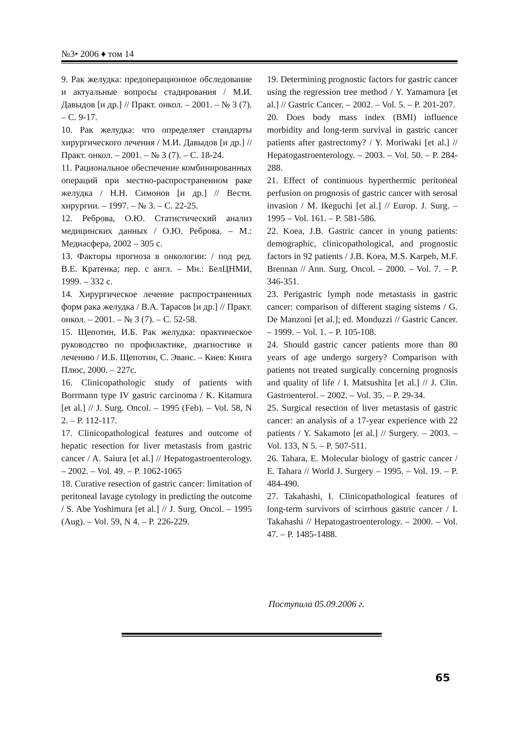№3• 2006 ♦ том 14
9. Рак желудка: предоперационное обследование и актуальные вопросы стадирования / М.И. Давыдов [и др.] // Практ. онкол. – 2001. – № 3 (7). – С. 9-17.
10. Рак желудка: что определяет стандарты хирургического лечения / М.И. Давыдов [и др.] // Практ. онкол. – 2001. – № 3 (7). – С. 18-24.
11. Рациональное обеспечение комбинированных операций при местно-распространенном раке желудка / Н.Н. Симонов [и др.] // Вестн. хирургии. – 1997. – № 3. – С. 22-25.
12. Реброва, О.Ю. Статистический анализ медицинских данных / О.Ю. Реброва. – М.: Медиасфера, 2002 – 305 с.
13. Факторы прогноза в онкологии: / под ред. В.Е. Кратенка; пер. с англ. – Мн.: БелЦНМИ, 1999. – 332 с.
14. Хирургическое лечение распространенных форм рака желудка / В.А. Тарасов [и др.] // Практ. онкол. – 2001. – № 3 (7). – С. 52-58.
15. Щепотин, И.Б. Рак желудка: практическое руководство по профилактике, диагностике и лечению / И.Б. Щепотин, С. Эванс. – Киев: Книга Плюс, 2000. – 227с.
16. Clinicopathologic study of patients with Borrmann type IV gastric carcinoma / K. Kitamura [et al.] // J. Surg. Oncol. – 1995 (Feb). – Vol. 58, N 2. – P. 112-117.
17. Clinicopathological features and outcome of hepatic resection for liver metastasis from gastric cancer / A. Saiura [et al.] // Hepatogastroenterology. – 2002. – Vol. 49. – P. 1062-1065
18. Curative resection of gastric cancer: limitation of peritoneal lavage cytology in predicting the outcome / S. Abe Yoshimura [et al.] // J. Surg. Oncol. – 1995 (Aug). – Vol. 59, N 4. – P. 226-229.
19. Determining prognostic factors for gastric cancer using the regression tree method / Y. Yamamura [et al.] // Gastric Cancer. – 2002. – Vol. 5. – P. 201-207.
20. Does body mass index (BMI) influence morbidity and long-term survival in gastric cancer patients after gastrectomy? / Y. Moriwaki [et al.] // Hepatogastroenterology. – 2003. – Vol. 50. – P. 284-288.
21. Effect of continuous hyperthermic peritoneal perfusion on prognosis of gastric cancer with serosal invasion / M. Ikeguchi [et al.] // Europ. J. Surg. – 1995 – Vol. 161. – P. 581-586.
22. Koea, J.B. Gastric cancer in young patients: demographic, clinicopathological, and prognostic factors in 92 patients / J.B. Koea, M.S. Karpeh, M.F. Brennan // Ann. Surg. Oncol. – 2000. – Vol. 7. – P. 346-351.
23. Perigastric lymph node metastasis in gastric cancer: comparison of different staging sistems / G. De Manzoni [et al.]; ed. Monduzzi // Gastric Cancer. – 1999. – Vol. 1. – P. 105-108.
24. Should gastric cancer patients more than 80 years of age undergo surgery? Comparison with patients not treated surgically concerning prognosis and quality of life / I. Matsushita [et al.] // J. Clin. Gastroenterol. – 2002. – Vol. 35. – P. 29-34.
25. Surgical resection of liver metastasis of gastric cancer: an analysis of a 17-year experience with 22 patients / Y. Sakamoto [et al.] // Surgery. – 2003. – Vol. 133, N 5. – P. 507-511.
26. Tahara, E. Molecular biology of gastric cancer / E. Tahara // World J. Surgery – 1995. – Vol. 19. – P. 484-490.
27. Takahashi, I. Clinicopathological features of long-term survivors of scirrhous gastric cancer / I. Takahashi // Hepatogastroenterology. – 2000. – Vol. 47. – P. 1485-1488.
Поступила 05.09.2006 г.
65